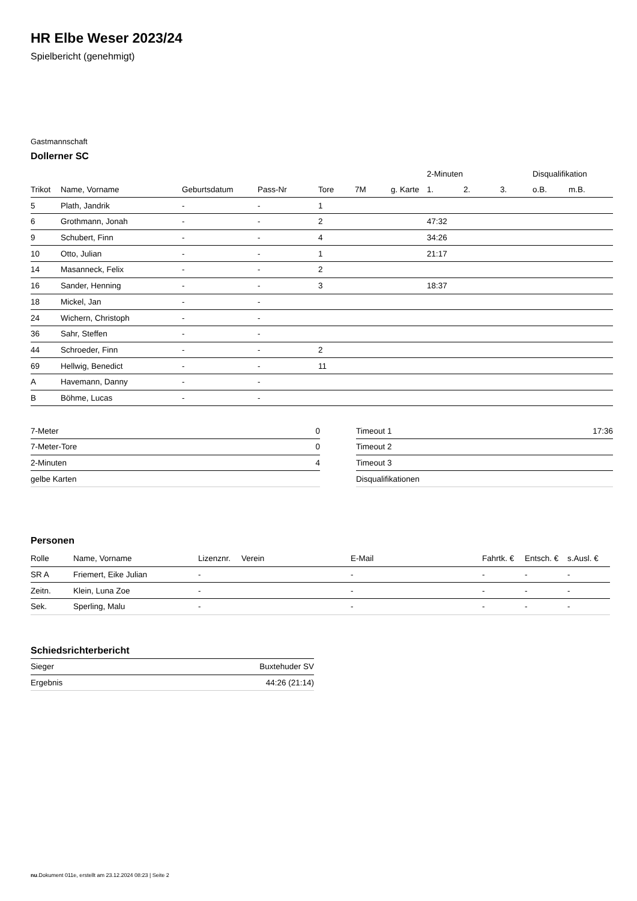HR Elbe Weser 2023/24
Spielbericht (genehmigt)
Gastmannschaft
Dollerner SC
| | | | | | | | 2-Minuten | | | Disqualifikation | |
| --- | --- | --- | --- | --- | --- | --- | --- | --- | --- | --- | --- |
| Trikot | Name, Vorname | Geburtsdatum | Pass-Nr | Tore | 7M | g. Karte | 1. | 2. | 3. | o.B. | m.B. |
| 5 | Plath, Jandrik | - | - | 1 | | | | | | | |
| 6 | Grothmann, Jonah | - | - | 2 | | | 47:32 | | | | |
| 9 | Schubert, Finn | - | - | 4 | | | 34:26 | | | | |
| 10 | Otto, Julian | - | - | 1 | | | 21:17 | | | | |
| 14 | Masanneck, Felix | - | - | 2 | | | | | | | |
| 16 | Sander, Henning | - | - | 3 | | | 18:37 | | | | |
| 18 | Mickel, Jan | - | - | | | | | | | | |
| 24 | Wichern, Christoph | - | - | | | | | | | | |
| 36 | Sahr, Steffen | - | - | | | | | | | | |
| 44 | Schroeder, Finn | - | - | 2 | | | | | | | |
| 69 | Hellwig, Benedict | - | - | 11 | | | | | | | |
| A | Havemann, Danny | - | - | | | | | | | | |
| B | Böhme, Lucas | - | - | | | | | | | | |
| 7-Meter | 0 |
| 7-Meter-Tore | 0 |
| 2-Minuten | 4 |
| gelbe Karten | |
| Timeout 1 | 17:36 |
| Timeout 2 | |
| Timeout 3 | |
| Disqualifikationen | |
Personen
| Rolle | Name, Vorname | Lizenznr. | Verein | E-Mail | Fahrtk. € | Entsch. € | s.Ausl. € |
| --- | --- | --- | --- | --- | --- | --- | --- |
| SR A | Friemert, Eike Julian | - | | - | - | - | - |
| Zeitn. | Klein, Luna Zoe | - | | - | - | - | - |
| Sek. | Sperling, Malu | - | | - | - | - | - |
Schiedsrichterbericht
| Sieger | Buxtehuder SV |
| Ergebnis | 44:26 (21:14) |
nu.Dokument 011e, erstellt am 23.12.2024 08:23 | Seite 2